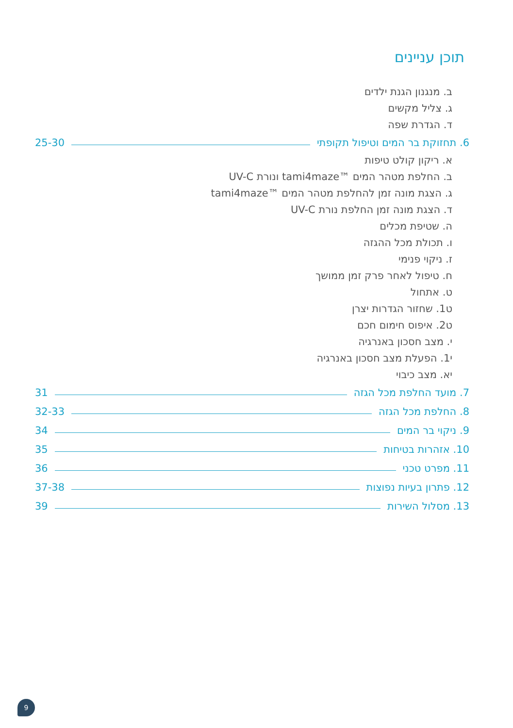תוכן עניינים
ב. מנגנון הגנת ילדים
ג. צליל מקשים
ד. הגדרת שפה
6. תחזוקת בר המים וטיפול תקופתי 25-30
א. ריקון קולט טיפות
ב. החלפת מטהר המים ™tami4maze ונורת UV-C
ג. הצגת מונה זמן להחלפת מטהר המים ™tami4maze
ד. הצגת מונה זמן החלפת נורת UV-C
ה. שטיפת מכלים
ו. תכולת מכל ההגזה
ז. ניקוי פנימי
ח. טיפול לאחר פרק זמן ממושך
ט. אתחול
ט1. שחזור הגדרות יצרן
ט2. איפוס חימום חכם
י. מצב חסכון באנרגיה
י1. הפעלת מצב חסכון באנרגיה
יא. מצב כיבוי
7. מועד החלפת מכל הגזה 31
8. החלפת מכל הגזה 32-33
9. ניקוי בר המים 34
10. אזהרות בטיחות 35
11. מפרט טכני 36
12. פתרון בעיות נפוצות 37-38
13. מסלול השירות 39
9